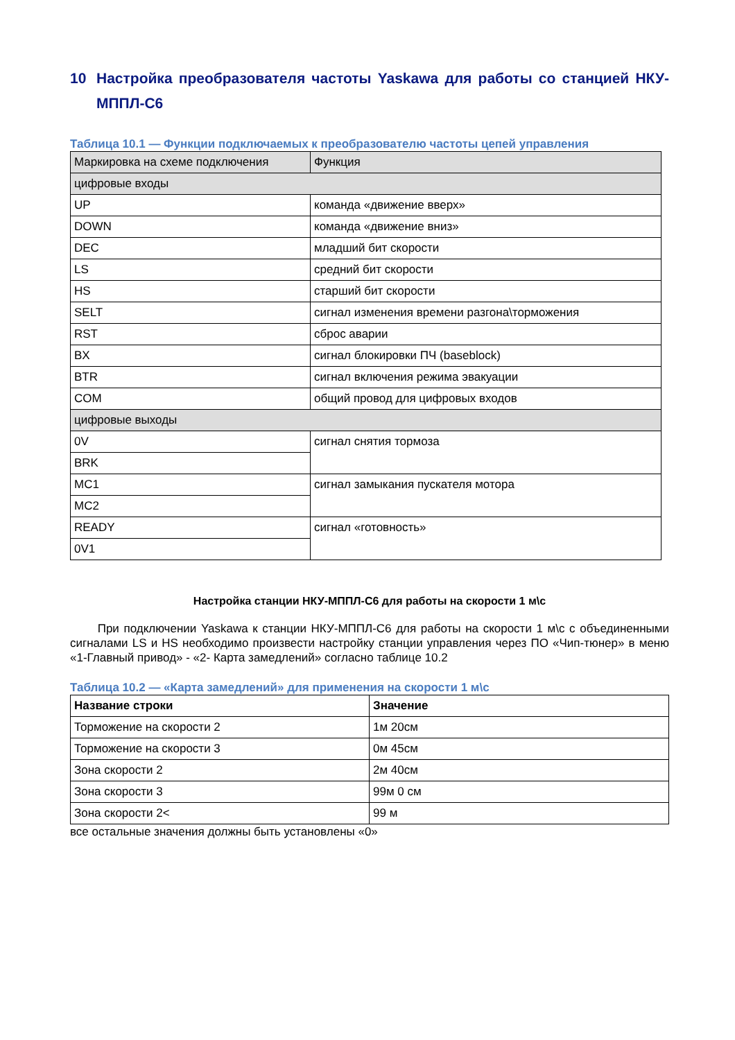10 Настройка преобразователя частоты Yaskawa для работы со станцией НКУ-МППЛ-С6
Таблица 10.1 — Функции подключаемых к преобразователю частоты цепей управления
| Маркировка на схеме подключения | Функция |
| цифровые входы | |
| UP | команда «движение вверх» |
| DOWN | команда «движение вниз» |
| DEC | младший бит скорости |
| LS | средний бит скорости |
| HS | старший бит скорости |
| SELT | сигнал изменения времени разгона\торможения |
| RST | сброс аварии |
| BX | сигнал блокировки ПЧ (baseblock) |
| BTR | сигнал включения режима эвакуации |
| COM | общий провод для цифровых входов |
| цифровые выходы | |
| 0V | сигнал снятия тормоза |
| BRK | |
| MC1 | сигнал замыкания пускателя мотора |
| MC2 | |
| READY | сигнал «готовность» |
| 0V1 | |
Настройка станции НКУ-МППЛ-С6 для работы на скорости 1 м\с
При подключении Yaskawa к станции НКУ-МППЛ-С6 для работы на скорости 1 м\с с объединенными сигналами LS и HS необходимо произвести настройку станции управления через ПО «Чип-тюнер» в меню «1-Главный привод» - «2- Карта замедлений» согласно таблице 10.2
Таблица 10.2 — «Карта замедлений» для применения на скорости 1 м\с
| Название строки | Значение |
| --- | --- |
| Торможение на скорости 2 | 1м 20см |
| Торможение на скорости 3 | 0м 45см |
| Зона скорости 2 | 2м 40см |
| Зона скорости 3 | 99м 0 см |
| Зона скорости 2< | 99 м |
все остальные значения должны быть установлены «0»